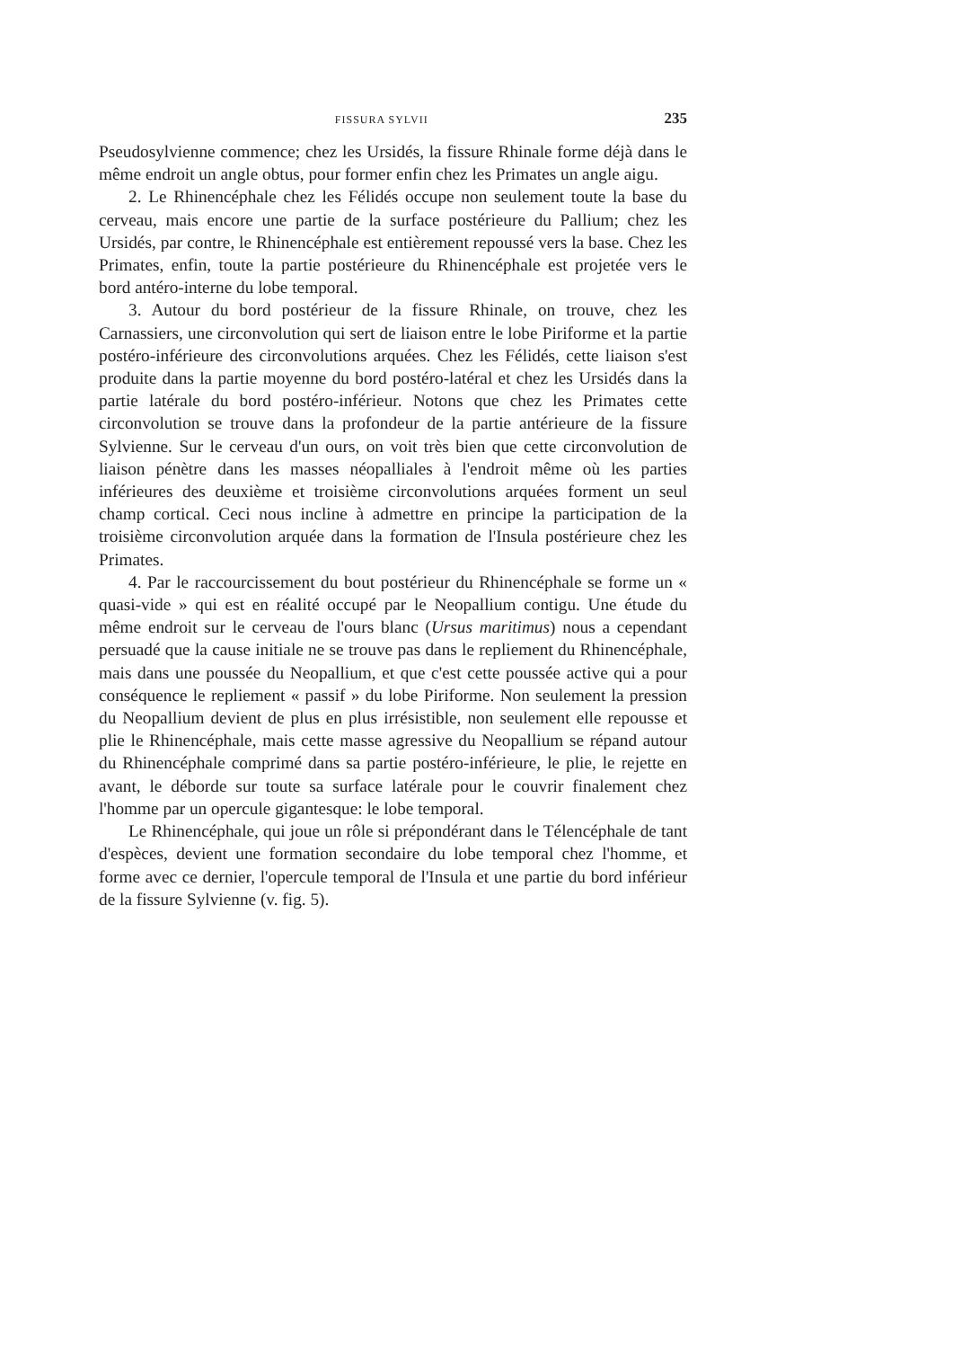FISSURA SYLVII 235
Pseudosylvienne commence; chez les Ursidés, la fissure Rhinale forme déjà dans le même endroit un angle obtus, pour former enfin chez les Primates un angle aigu.
2. Le Rhinencéphale chez les Félidés occupe non seulement toute la base du cerveau, mais encore une partie de la surface postérieure du Pallium; chez les Ursidés, par contre, le Rhinencéphale est entièrement repoussé vers la base. Chez les Primates, enfin, toute la partie postérieure du Rhinencéphale est projetée vers le bord antéro-interne du lobe temporal.
3. Autour du bord postérieur de la fissure Rhinale, on trouve, chez les Carnassiers, une circonvolution qui sert de liaison entre le lobe Piriforme et la partie postéro-inférieure des circonvolutions arquées. Chez les Félidés, cette liaison s'est produite dans la partie moyenne du bord postéro-latéral et chez les Ursidés dans la partie latérale du bord postéro-inférieur. Notons que chez les Primates cette circonvolution se trouve dans la profondeur de la partie antérieure de la fissure Sylvienne. Sur le cerveau d'un ours, on voit très bien que cette circonvolution de liaison pénètre dans les masses néopalliales à l'endroit même où les parties inférieures des deuxième et troisième circonvolutions arquées forment un seul champ cortical. Ceci nous incline à admettre en principe la participation de la troisième circonvolution arquée dans la formation de l'Insula postérieure chez les Primates.
4. Par le raccourcissement du bout postérieur du Rhinencéphale se forme un « quasi-vide » qui est en réalité occupé par le Neopallium contigu. Une étude du même endroit sur le cerveau de l'ours blanc (Ursus maritimus) nous a cependant persuadé que la cause initiale ne se trouve pas dans le repliement du Rhinencéphale, mais dans une poussée du Neopallium, et que c'est cette poussée active qui a pour conséquence le repliement « passif » du lobe Piriforme. Non seulement la pression du Neopallium devient de plus en plus irrésistible, non seulement elle repousse et plie le Rhinencéphale, mais cette masse agressive du Neopallium se répand autour du Rhinencéphale comprimé dans sa partie postéro-inférieure, le plie, le rejette en avant, le déborde sur toute sa surface latérale pour le couvrir finalement chez l'homme par un opercule gigantesque: le lobe temporal.
Le Rhinencéphale, qui joue un rôle si prépondérant dans le Télencéphale de tant d'espèces, devient une formation secondaire du lobe temporal chez l'homme, et forme avec ce dernier, l'opercule temporal de l'Insula et une partie du bord inférieur de la fissure Sylvienne (v. fig. 5).